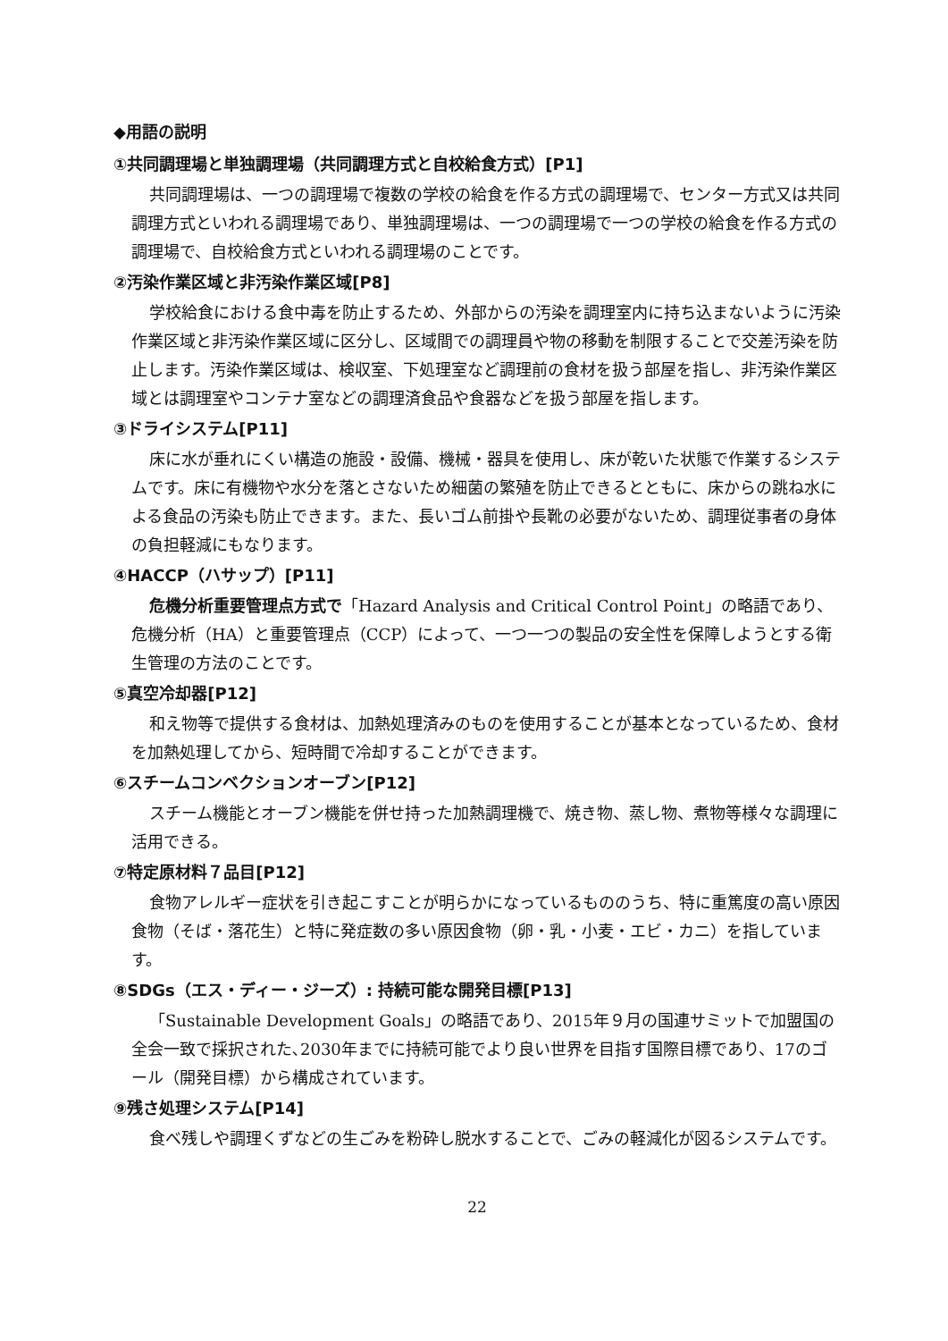◆用語の説明
①共同調理場と単独調理場（共同調理方式と自校給食方式）[P1]
共同調理場は、一つの調理場で複数の学校の給食を作る方式の調理場で、センター方式又は共同調理方式といわれる調理場であり、単独調理場は、一つの調理場で一つの学校の給食を作る方式の調理場で、自校給食方式といわれる調理場のことです。
②汚染作業区域と非汚染作業区域[P8]
学校給食における食中毒を防止するため、外部からの汚染を調理室内に持ち込まないように汚染作業区域と非汚染作業区域に区分し、区域間での調理員や物の移動を制限することで交差汚染を防止します。汚染作業区域は、検収室、下処理室など調理前の食材を扱う部屋を指し、非汚染作業区域とは調理室やコンテナ室などの調理済食品や食器などを扱う部屋を指します。
③ドライシステム[P11]
床に水が垂れにくい構造の施設・設備、機械・器具を使用し、床が乾いた状態で作業するシステムです。床に有機物や水分を落とさないため細菌の繁殖を防止できるとともに、床からの跳ね水による食品の汚染も防止できます。また、長いゴム前掛や長靴の必要がないため、調理従事者の身体の負担軽減にもなります。
④HACCP（ハサップ）[P11]
危機分析重要管理点方式で「Hazard Analysis and Critical Control Point」の略語であり、危機分析（HA）と重要管理点（CCP）によって、一つ一つの製品の安全性を保障しようとする衛生管理の方法のことです。
⑤真空冷却器[P12]
和え物等で提供する食材は、加熱処理済みのものを使用することが基本となっているため、食材を加熱処理してから、短時間で冷却することができます。
⑥スチームコンベクションオーブン[P12]
スチーム機能とオーブン機能を併せ持った加熱調理機で、焼き物、蒸し物、煮物等様々な調理に活用できる。
⑦特定原材料７品目[P12]
食物アレルギー症状を引き起こすことが明らかになっているもののうち、特に重篤度の高い原因食物（そば・落花生）と特に発症数の多い原因食物（卵・乳・小麦・エビ・カニ）を指しています。
⑧SDGs（エス・ディー・ジーズ）: 持続可能な開発目標[P13]
「Sustainable Development Goals」の略語であり、2015年９月の国連サミットで加盟国の全会一致で採択された､2030年までに持続可能でより良い世界を目指す国際目標であり、17のゴール（開発目標）から構成されています。
⑨残さ処理システム[P14]
食べ残しや調理くずなどの生ごみを粉砕し脱水することで、ごみの軽減化が図るシステムです。
22